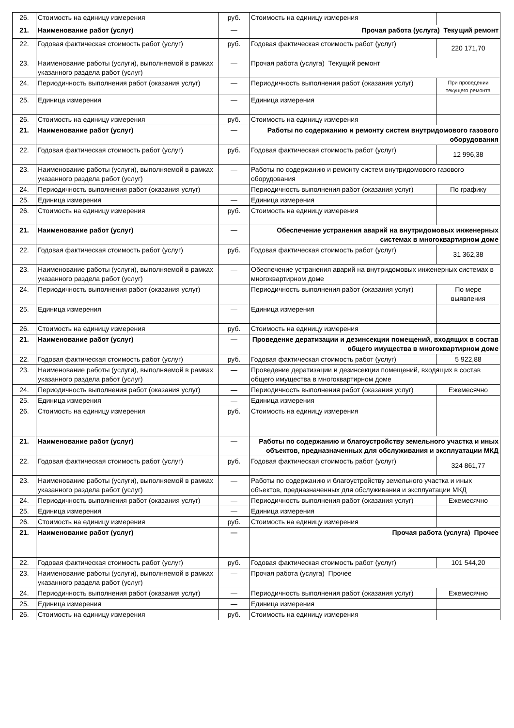| 26. | Стоимость на единицу измерения | руб. | Стоимость на единицу измерения | |
| 21. | Наименование работ (услуг) | — | Прочая работа (услуга) Текущий ремонт | |
| 22. | Годовая фактическая стоимость работ (услуг) | руб. | Годовая фактическая стоимость работ (услуг) | 220 171,70 |
| 23. | Наименование работы (услуги), выполняемой в рамках указанного раздела работ (услуг) | — | Прочая работа (услуга) Текущий ремонт | |
| 24. | Периодичность выполнения работ (оказания услуг) | — | Периодичность выполнения работ (оказания услуг) | При проведении текущего ремонта |
| 25. | Единица измерения | — | Единица измерения | |
| 26. | Стоимость на единицу измерения | руб. | Стоимость на единицу измерения | |
| 21. | Наименование работ (услуг) | — | Работы по содержанию и ремонту систем внутридомового газового оборудования | |
| 22. | Годовая фактическая стоимость работ (услуг) | руб. | Годовая фактическая стоимость работ (услуг) | 12 996,38 |
| 23. | Наименование работы (услуги), выполняемой в рамках указанного раздела работ (услуг) | — | Работы по содержанию и ремонту систем внутридомового газового оборудования | |
| 24. | Периодичность выполнения работ (оказания услуг) | — | Периодичность выполнения работ (оказания услуг) | По графику |
| 25. | Единица измерения | — | Единица измерения | |
| 26. | Стоимость на единицу измерения | руб. | Стоимость на единицу измерения | |
| 21. | Наименование работ (услуг) | — | Обеспечение устранения аварий на внутридомовых инженерных системах в многоквартирном доме | |
| 22. | Годовая фактическая стоимость работ (услуг) | руб. | Годовая фактическая стоимость работ (услуг) | 31 362,38 |
| 23. | Наименование работы (услуги), выполняемой в рамках указанного раздела работ (услуг) | — | Обеспечение устранения аварий на внутридомовых инженерных системах в многоквартирном доме | |
| 24. | Периодичность выполнения работ (оказания услуг) | — | Периодичность выполнения работ (оказания услуг) | По мере выявления |
| 25. | Единица измерения | — | Единица измерения | |
| 26. | Стоимость на единицу измерения | руб. | Стоимость на единицу измерения | |
| 21. | Наименование работ (услуг) | — | Проведение дератизации и дезинсекции помещений, входящих в состав общего имущества в многоквартирном доме | |
| 22. | Годовая фактическая стоимость работ (услуг) | руб. | Годовая фактическая стоимость работ (услуг) | 5 922,88 |
| 23. | Наименование работы (услуги), выполняемой в рамках указанного раздела работ (услуг) | — | Проведение дератизации и дезинсекции помещений, входящих в состав общего имущества в многоквартирном доме | |
| 24. | Периодичность выполнения работ (оказания услуг) | — | Периодичность выполнения работ (оказания услуг) | Ежемесячно |
| 25. | Единица измерения | — | Единица измерения | |
| 26. | Стоимость на единицу измерения | руб. | Стоимость на единицу измерения | |
| 21. | Наименование работ (услуг) | — | Работы по содержанию и благоустройству земельного участка и иных объектов, предназначенных для обслуживания и эксплуатации МКД | |
| 22. | Годовая фактическая стоимость работ (услуг) | руб. | Годовая фактическая стоимость работ (услуг) | 324 861,77 |
| 23. | Наименование работы (услуги), выполняемой в рамках указанного раздела работ (услуг) | — | Работы по содержанию и благоустройству земельного участка и иных объектов, предназначенных для обслуживания и эксплуатации МКД | |
| 24. | Периодичность выполнения работ (оказания услуг) | — | Периодичность выполнения работ (оказания услуг) | Ежемесячно |
| 25. | Единица измерения | — | Единица измерения | |
| 26. | Стоимость на единицу измерения | руб. | Стоимость на единицу измерения | |
| 21. | Наименование работ (услуг) | — | Прочая работа (услуга) Прочее | |
| 22. | Годовая фактическая стоимость работ (услуг) | руб. | Годовая фактическая стоимость работ (услуг) | 101 544,20 |
| 23. | Наименование работы (услуги), выполняемой в рамках указанного раздела работ (услуг) | — | Прочая работа (услуга) Прочее | |
| 24. | Периодичность выполнения работ (оказания услуг) | — | Периодичность выполнения работ (оказания услуг) | Ежемесячно |
| 25. | Единица измерения | — | Единица измерения | |
| 26. | Стоимость на единицу измерения | руб. | Стоимость на единицу измерения | |